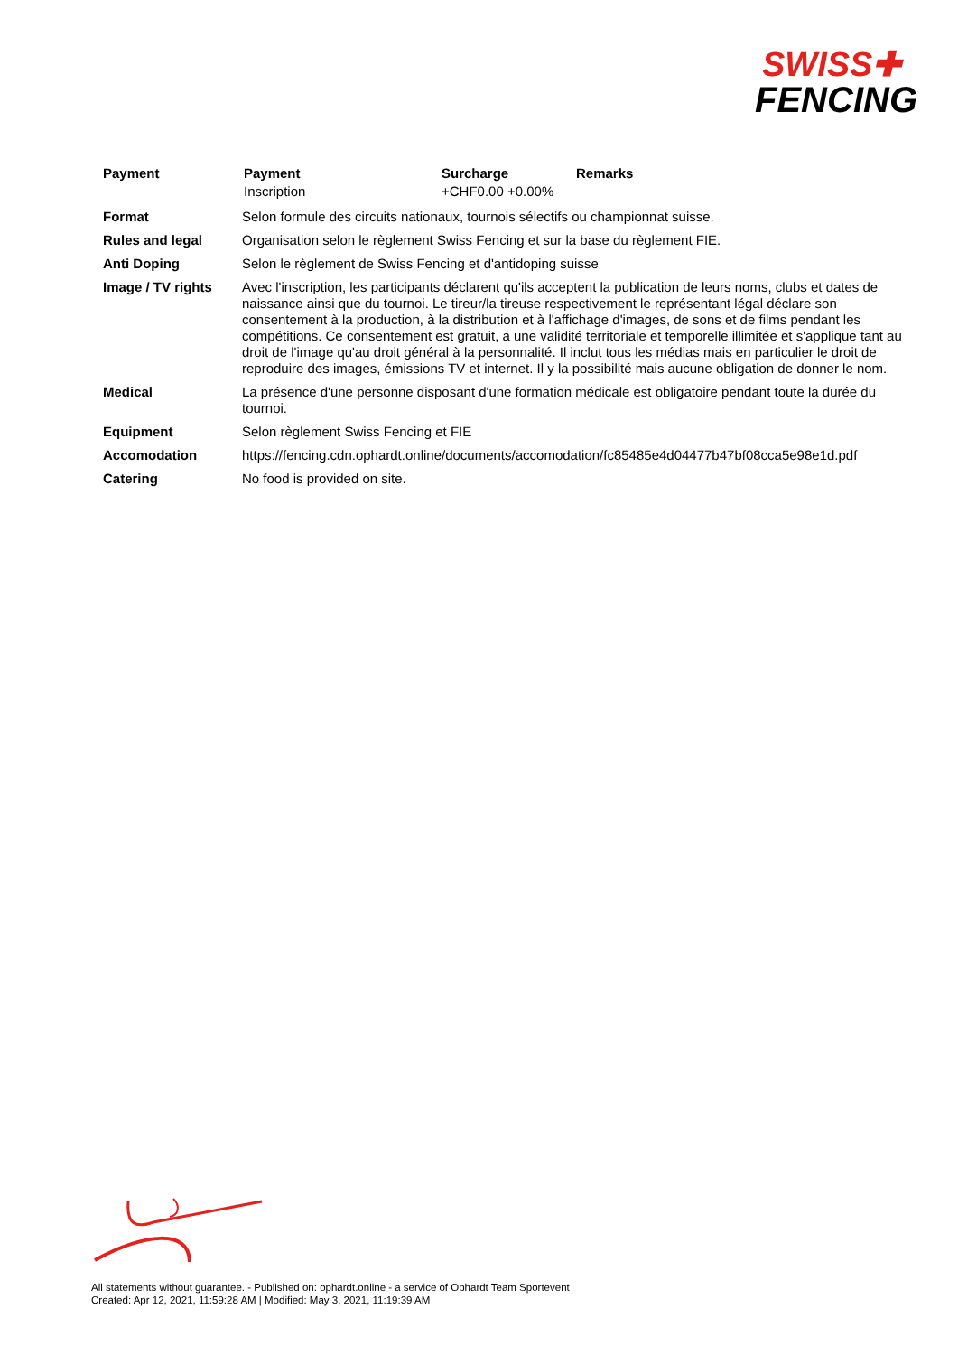SWISS✚
FENCING
| Payment | / Payment / Surcharge / Remarks / / --- / --- / --- / / Inscription / +CHF0.00 +0.00% / / |
| Format | Selon formule des circuits nationaux, tournois sélectifs ou championnat suisse. |
| Rules and legal | Organisation selon le règlement Swiss Fencing et sur la base du règlement FIE. |
| Anti Doping | Selon le règlement de Swiss Fencing et d'antidoping suisse |
| Image / TV rights | Avec l'inscription, les participants déclarent qu'ils acceptent la publication de leurs noms, clubs et dates de naissance ainsi que du tournoi. Le tireur/la tireuse respectivement le représentant légal déclare son consentement à la production, à la distribution et à l'affichage d'images, de sons et de films pendant les compétitions. Ce consentement est gratuit, a une validité territoriale et temporelle illimitée et s'applique tant au droit de l'image qu'au droit général à la personnalité. Il inclut tous les médias mais en particulier le droit de reproduire des images, émissions TV et internet. Il y la possibilité mais aucune obligation de donner le nom. |
| Medical | La présence d'une personne disposant d'une formation médicale est obligatoire pendant toute la durée du tournoi. |
| Equipment | Selon règlement Swiss Fencing et FIE |
| Accomodation | https://fencing.cdn.ophardt.online/documents/accomodation/fc85485e4d04477b47bf08cca5e98e1d.pdf |
| Catering | No food is provided on site. |
All statements without guarantee. - Published on: ophardt.online - a service of Ophardt Team Sportevent
Created: Apr 12, 2021, 11:59:28 AM | Modified: May 3, 2021, 11:19:39 AM